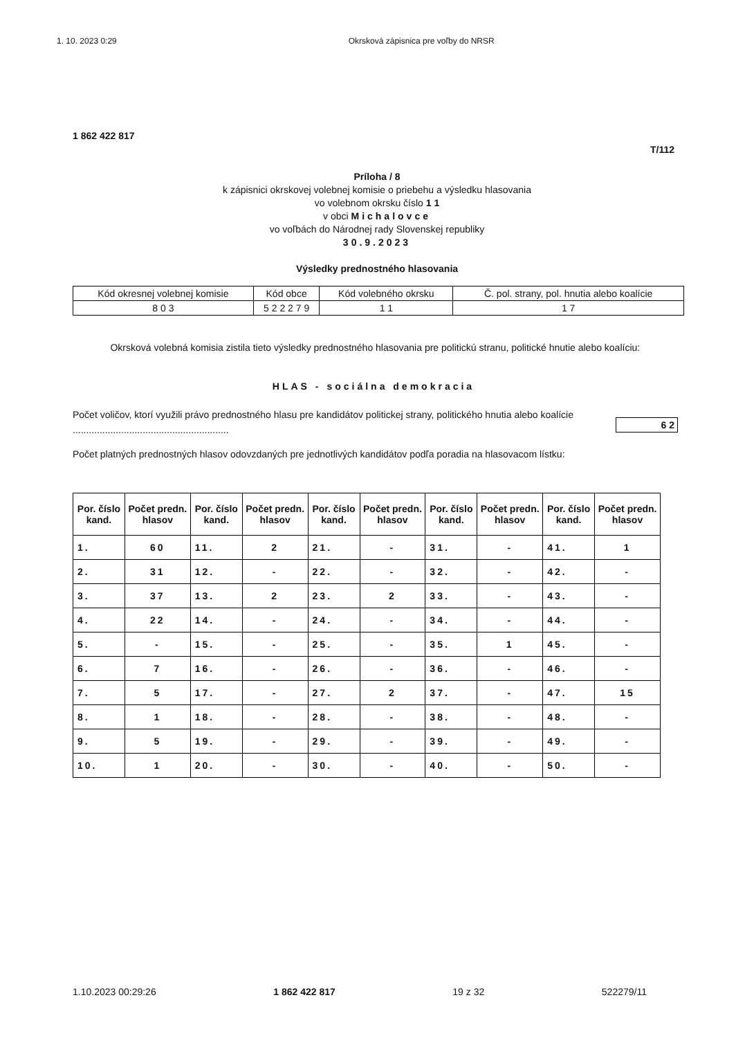1. 10. 2023 0:29 Okrsková zápisnica pre voľby do NRSR
1 862 422 817
T/112
Príloha / 8
k zápisnici okrskovej volebnej komisie o priebehu a výsledku hlasovania
vo volebnom okrsku číslo 1 1
v obci Michalovce
vo voľbách do Národnej rady Slovenskej republiky
30.9.2023
Výsledky prednostného hlasovania
| Kód okresnej volebnej komisie | Kód obce | Kód volebného okrsku | Č. pol. strany, pol. hnutia alebo koalície |
| 8 0 3 | 5 2 2 2 7 9 | 1 1 | 1 7 |
Okrsková volebná komisia zistila tieto výsledky prednostného hlasovania pre politickú stranu, politické hnutie alebo koalíciu:
HLAS - sociálna demokracia
Počet voličov, ktorí využili právo prednostného hlasu pre kandidátov politickej strany, politického hnutia alebo koalície ..........................................................
6 2
Počet platných prednostných hlasov odovzdaných pre jednotlivých kandidátov podľa poradia na hlasovacom lístku:
| Por. číslo kand. | Počet predn. hlasov | Por. číslo kand. | Počet predn. hlasov | Por. číslo kand. | Počet predn. hlasov | Por. číslo kand. | Počet predn. hlasov | Por. číslo kand. | Počet predn. hlasov |
| --- | --- | --- | --- | --- | --- | --- | --- | --- | --- |
| 1. | 60 | 11. | 2 | 21. | - | 31. | - | 41. | 1 |
| 2. | 31 | 12. | - | 22. | - | 32. | - | 42. | - |
| 3. | 37 | 13. | 2 | 23. | 2 | 33. | - | 43. | - |
| 4. | 22 | 14. | - | 24. | - | 34. | - | 44. | - |
| 5. | - | 15. | - | 25. | - | 35. | 1 | 45. | - |
| 6. | 7 | 16. | - | 26. | - | 36. | - | 46. | - |
| 7. | 5 | 17. | - | 27. | 2 | 37. | - | 47. | 15 |
| 8. | 1 | 18. | - | 28. | - | 38. | - | 48. | - |
| 9. | 5 | 19. | - | 29. | - | 39. | - | 49. | - |
| 10. | 1 | 20. | - | 30. | - | 40. | - | 50. | - |
1.10.2023 00:29:26 1 862 422 817 19 z 32 522279/11